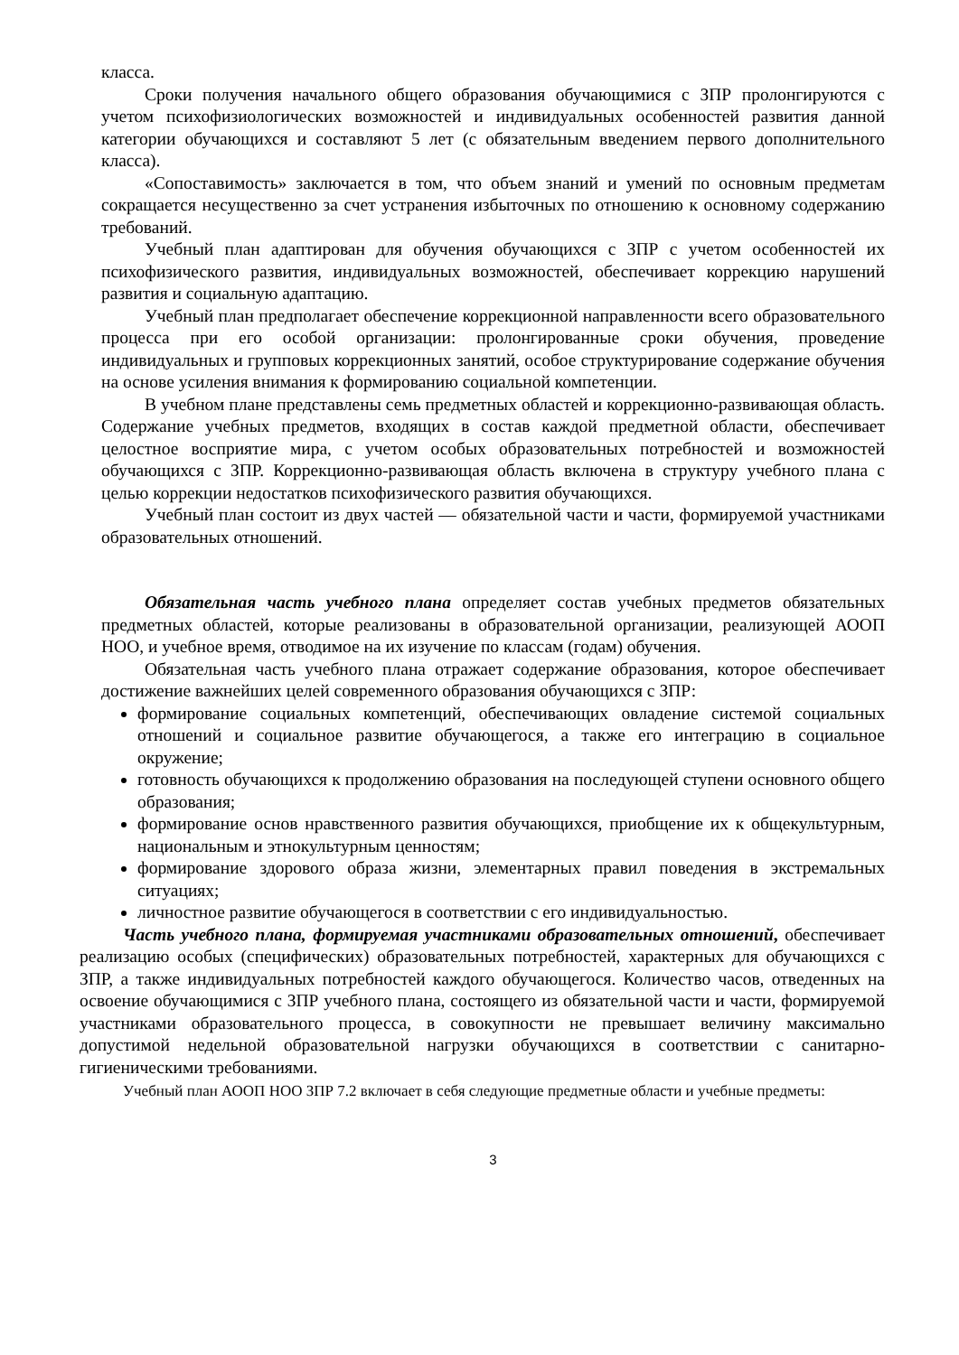класса.
Сроки получения начального общего образования обучающимися с ЗПР пролонгируются с учетом психофизиологических возможностей и индивидуальных особенностей развития данной категории обучающихся и составляют 5 лет (с обязательным введением первого дополнительного класса).
«Сопоставимость» заключается в том, что объем знаний и умений по основным предметам сокращается несущественно за счет устранения избыточных по отношению к основному содержанию требований.
Учебный план адаптирован для обучения обучающихся с ЗПР с учетом особенностей их психофизического развития, индивидуальных возможностей, обеспечивает коррекцию нарушений развития и социальную адаптацию.
Учебный план предполагает обеспечение коррекционной направленности всего образовательного процесса при его особой организации: пролонгированные сроки обучения, проведение индивидуальных и групповых коррекционных занятий, особое структурирование содержание обучения на основе усиления внимания к формированию социальной компетенции.
В учебном плане представлены семь предметных областей и коррекционно-развивающая область. Содержание учебных предметов, входящих в состав каждой предметной области, обеспечивает целостное восприятие мира, с учетом особых образовательных потребностей и возможностей обучающихся с ЗПР. Коррекционно-развивающая область включена в структуру учебного плана с целью коррекции недостатков психофизического развития обучающихся.
Учебный план состоит из двух частей — обязательной части и части, формируемой участниками образовательных отношений.
Обязательная часть учебного плана определяет состав учебных предметов обязательных предметных областей, которые реализованы в образовательной организации, реализующей АООП НОО, и учебное время, отводимое на их изучение по классам (годам) обучения.
Обязательная часть учебного плана отражает содержание образования, которое обеспечивает достижение важнейших целей современного образования обучающихся с ЗПР:
формирование социальных компетенций, обеспечивающих овладение системой социальных отношений и социальное развитие обучающегося, а также его интеграцию в социальное окружение;
готовность обучающихся к продолжению образования на последующей ступени основного общего образования;
формирование основ нравственного развития обучающихся, приобщение их к общекультурным, национальным и этнокультурным ценностям;
формирование здорового образа жизни, элементарных правил поведения в экстремальных ситуациях;
личностное развитие обучающегося в соответствии с его индивидуальностью.
Часть учебного плана, формируемая участниками образовательных отношений, обеспечивает реализацию особых (специфических) образовательных потребностей, характерных для обучающихся с ЗПР, а также индивидуальных потребностей каждого обучающегося. Количество часов, отведенных на освоение обучающимися с ЗПР учебного плана, состоящего из обязательной части и части, формируемой участниками образовательного процесса, в совокупности не превышает величину максимально допустимой недельной образовательной нагрузки обучающихся в соответствии с санитарно-гигиеническими требованиями.
Учебный план АООП НОО ЗПР 7.2 включает в себя следующие предметные области и учебные предметы:
3